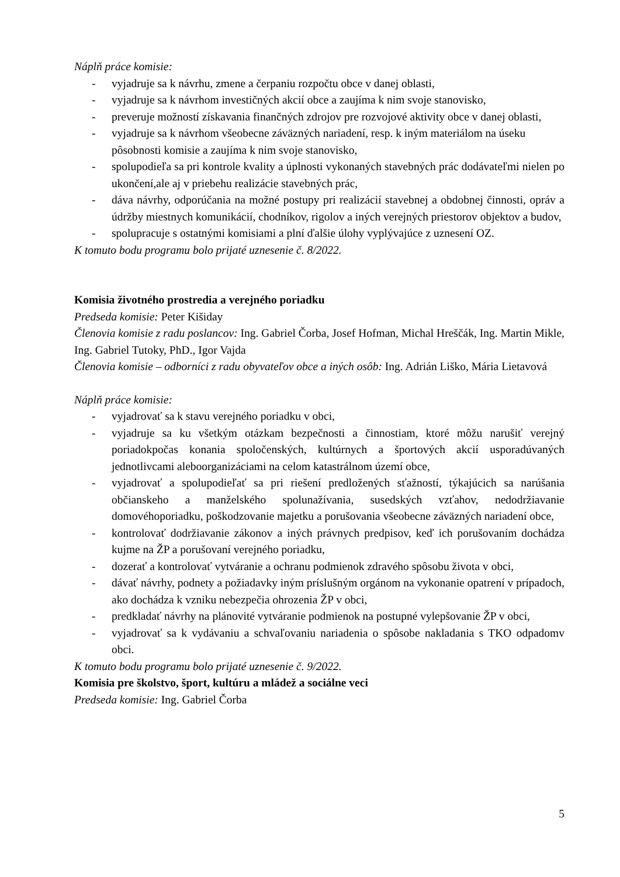Náplň práce komisie:
- vyjadruje sa k návrhu, zmene a čerpaniu rozpočtu obce v danej oblasti,
- vyjadruje sa k návrhom investičných akcií obce a zaujíma k nim svoje stanovisko,
- preveruje možností získavania finančných zdrojov pre rozvojové aktivity obce v danej oblasti,
- vyjadruje sa k návrhom všeobecne záväzných nariadení, resp. k iným materiálom na úseku
pôsobnosti komisie a zaujíma k nim svoje stanovisko,
- spolupodieľa sa pri kontrole kvality a úplnosti vykonaných stavebných prác dodávateľmi nielen po ukončení,ale aj v priebehu realizácie stavebných prác,
- dáva návrhy, odporúčania na možné postupy pri realizácií stavebnej a obdobnej činnosti, opráv a údržby miestnych komunikácií, chodníkov, rigolov a iných verejných priestorov objektov a budov,
- spolupracuje s ostatnými komisiami a plní ďalšie úlohy vyplývajúce z uznesení OZ.
K tomuto bodu programu bolo prijaté uznesenie č. 8/2022.
Komisia životného prostredia a verejného poriadku
Predseda komisie: Peter Kišiday
Členovia komisie z radu poslancov: Ing. Gabriel Čorba, Josef Hofman, Michal Hreščák, Ing. Martin Mikle, Ing. Gabriel Tutoky, PhD., Igor Vajda
Členovia komisie – odborníci z radu obyvateľov obce a iných osôb: Ing. Adrián Liško, Mária Lietavová
Náplň práce komisie:
- vyjadrovať sa k stavu verejného poriadku v obci,
- vyjadruje sa ku všetkým otázkam bezpečnosti a činnostiam, ktoré môžu narušiť verejný poriadokpočas konania spoločenských, kultúrnych a športových akcií usporadúvaných jednotlivcami aleboorganizáciami na celom katastrálnom území obce,
- vyjadrovať a spolupodieľať sa pri riešení predložených sťažností, týkajúcich sa narúšania občianskeho a manželského spolunažívania, susedských vzťahov, nedodržiavanie domovéhoporiadku, poškodzovanie majetku a porušovania všeobecne záväzných nariadení obce,
- kontrolovať dodržiavanie zákonov a iných právnych predpisov, keď ich porušovaním dochádza kujme na ŽP a porušovaní verejného poriadku,
- dozerať a kontrolovať vytváranie a ochranu podmienok zdravého spôsobu života v obci,
- dávať návrhy, podnety a požiadavky iným príslušným orgánom na vykonanie opatrení v prípadoch, ako dochádza k vzniku nebezpečia ohrozenia ŽP v obci,
- predkladať návrhy na plánovité vytváranie podmienok na postupné vylepšovanie ŽP v obci,
- vyjadrovať sa k vydávaniu a schvaľovaniu nariadenia o spôsobe nakladania s TKO odpadomv obci.
K tomuto bodu programu bolo prijaté uznesenie č. 9/2022.
Komisia pre školstvo, šport, kultúru a mládež a sociálne veci
Predseda komisie: Ing. Gabriel Čorba
5